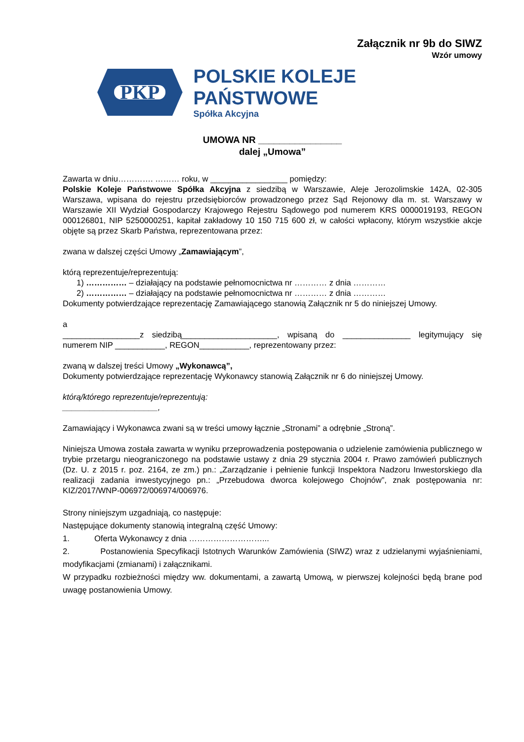Załącznik nr 9b do SIWZ
Wzór umowy
PKP
POLSKIE KOLEJE PAŃSTWOWE
Spółka Akcyjna
UMOWA NR ________________
dalej „Umowa”
Zawarta w dniu…………. ……… roku, w _________________ pomiędzy:
Polskie Koleje Państwowe Spółka Akcyjna z siedzibą w Warszawie, Aleje Jerozolimskie 142A, 02-305 Warszawa, wpisana do rejestru przedsiębiorców prowadzonego przez Sąd Rejonowy dla m. st. Warszawy w Warszawie XII Wydział Gospodarczy Krajowego Rejestru Sądowego pod numerem KRS 0000019193, REGON 000126801, NIP 5250000251, kapitał zakładowy 10 150 715 600 zł, w całości wpłacony, którym wszystkie akcje objęte są przez Skarb Państwa, reprezentowana przez:
zwana w dalszej części Umowy „Zamawiającym”,
którą reprezentuje/reprezentują:
1) …………… – działający na podstawie pełnomocnictwa nr ………… z dnia …………
2) …………… – działający na podstawie pełnomocnictwa nr ………… z dnia …………
Dokumenty potwierdzające reprezentację Zamawiającego stanowią Załącznik nr 5 do niniejszej Umowy.
a
_________________z siedzibą_____________________, wpisaną do _______________ legitymujący się numerem NIP ___________, REGON___________, reprezentowany przez:
zwaną w dalszej treści Umowy „Wykonawcą”,
Dokumenty potwierdzające reprezentację Wykonawcy stanowią Załącznik nr 6 do niniejszej Umowy.
którą/którego reprezentuje/reprezentują:
_____________________,
Zamawiający i Wykonawca zwani są w treści umowy łącznie „Stronami” a odrębnie „Stroną”.
Niniejsza Umowa została zawarta w wyniku przeprowadzenia postępowania o udzielenie zamówienia publicznego w trybie przetargu nieograniczonego na podstawie ustawy z dnia 29 stycznia 2004 r. Prawo zamówień publicznych (Dz. U. z 2015 r. poz. 2164, ze zm.) pn.: „Zarządzanie i pełnienie funkcji Inspektora Nadzoru Inwestorskiego dla realizacji zadania inwestycyjnego pn.: „Przebudowa dworca kolejowego Chojnów”, znak postępowania nr: KIZ/2017/WNP-006972/006974/006976.
Strony niniejszym uzgadniają, co następuje:
Następujące dokumenty stanowią integralną część Umowy:
1. Oferta Wykonawcy z dnia ………………………...
2. Postanowienia Specyfikacji Istotnych Warunków Zamówienia (SIWZ) wraz z udzielanymi wyjaśnieniami, modyfikacjami (zmianami) i załącznikami.
W przypadku rozbieżności między ww. dokumentami, a zawartą Umową, w pierwszej kolejności będą brane pod uwagę postanowienia Umowy.